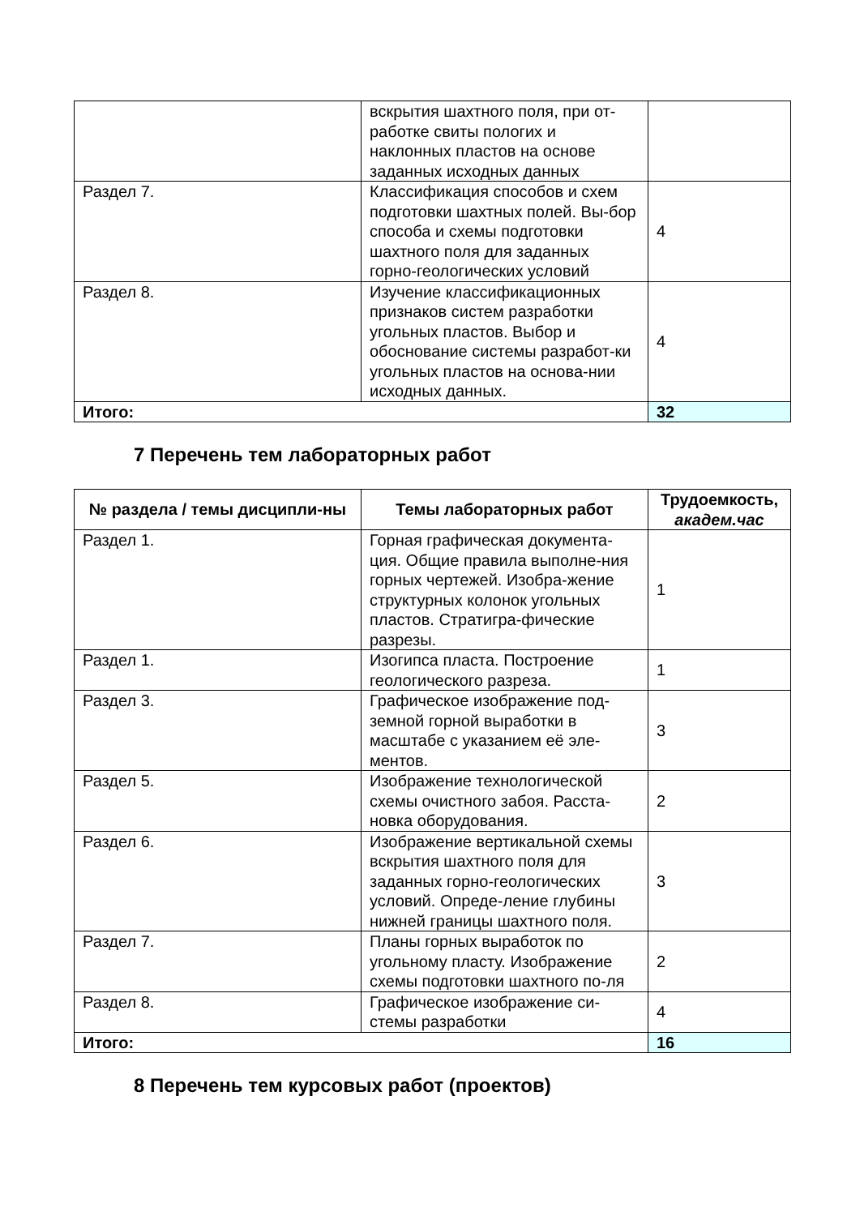| | вскрытия шахтного поля, при от-работке свиты пологих и наклонных пластов на основе заданных исходных данных | |
| Раздел 7. | Классификация способов и схем подготовки шахтных полей. Вы-бор способа и схемы подготовки шахтного поля для заданных горно-геологических условий | 4 |
| Раздел 8. | Изучение классификационных признаков систем разработки угольных пластов. Выбор и обоснование системы разработ-ки угольных пластов на основа-нии исходных данных. | 4 |
| Итого: | | 32 |
7 Перечень тем лабораторных работ
| № раздела / темы дисципли-ны | Темы лабораторных работ | Трудоемкость, академ.час |
| --- | --- | --- |
| Раздел 1. | Горная графическая документа-ция. Общие правила выполне-ния горных чертежей. Изобра-жение структурных колонок угольных пластов. Стратигра-фические разрезы. | 1 |
| Раздел 1. | Изогипса пласта. Построение геологического разреза. | 1 |
| Раздел 3. | Графическое изображение под-земной горной выработки в масштабе с указанием её эле-ментов. | 3 |
| Раздел 5. | Изображение технологической схемы очистного забоя. Расста-новка оборудования. | 2 |
| Раздел 6. | Изображение вертикальной схемы вскрытия шахтного поля для заданных горно-геологических условий. Опреде-ление глубины нижней границы шахтного поля. | 3 |
| Раздел 7. | Планы горных выработок по угольному пласту. Изображение схемы подготовки шахтного по-ля | 2 |
| Раздел 8. | Графическое изображение си-стемы разработки | 4 |
| Итого: | | 16 |
8 Перечень тем курсовых работ (проектов)